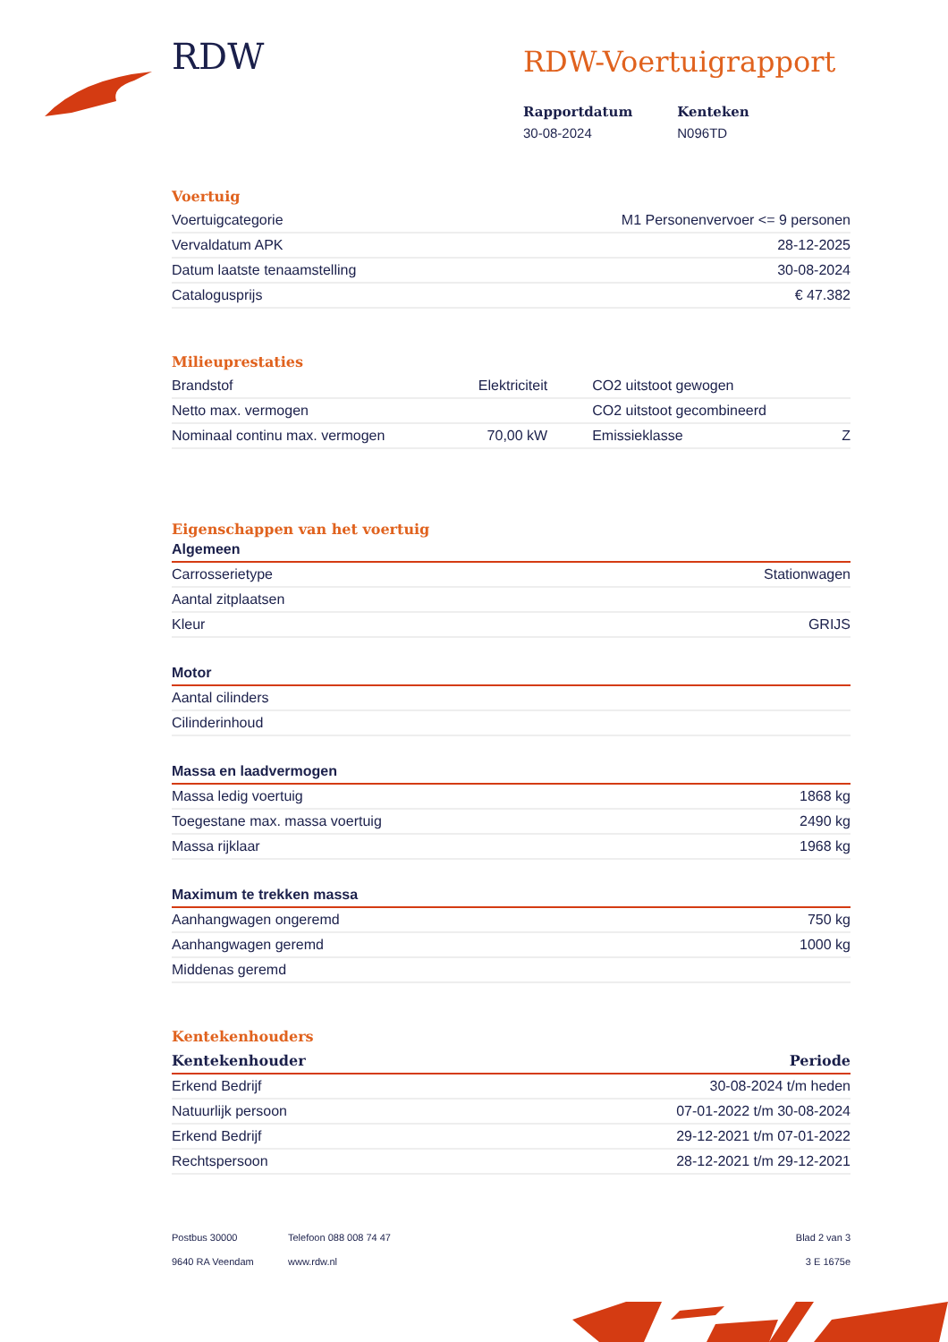RDW
RDW-Voertuigrapport
Rapportdatum
30-08-2024
Kenteken
N096TD
Voertuig
| Voertuigcategorie | M1 Personenvervoer <= 9 personen |
| Vervaldatum APK | 28-12-2025 |
| Datum laatste tenaamstelling | 30-08-2024 |
| Catalogusprijs | € 47.382 |
Milieuprestaties
| Brandstof | Elektriciteit | CO2 uitstoot gewogen | |
| Netto max. vermogen | | CO2 uitstoot gecombineerd | |
| Nominaal continu max. vermogen | 70,00 kW | Emissieklasse | Z |
Eigenschappen van het voertuig
Algemeen
| Carrosserietype | Stationwagen |
| Aantal zitplaatsen | |
| Kleur | GRIJS |
Motor
| Aantal cilinders | |
| Cilinderinhoud | |
Massa en laadvermogen
| Massa ledig voertuig | 1868 kg |
| Toegestane max. massa voertuig | 2490 kg |
| Massa rijklaar | 1968 kg |
Maximum te trekken massa
| Aanhangwagen ongeremd | 750 kg |
| Aanhangwagen geremd | 1000 kg |
| Middenas geremd | |
Kentekenhouders
| Kentekenhouder | Periode |
| --- | --- |
| Erkend Bedrijf | 30-08-2024 t/m heden |
| Natuurlijk persoon | 07-01-2022 t/m 30-08-2024 |
| Erkend Bedrijf | 29-12-2021 t/m 07-01-2022 |
| Rechtspersoon | 28-12-2021 t/m 29-12-2021 |
Postbus 30000
9640 RA Veendam
Telefoon 088 008 74 47
www.rdw.nl
Blad 2 van 3
3 E 1675e